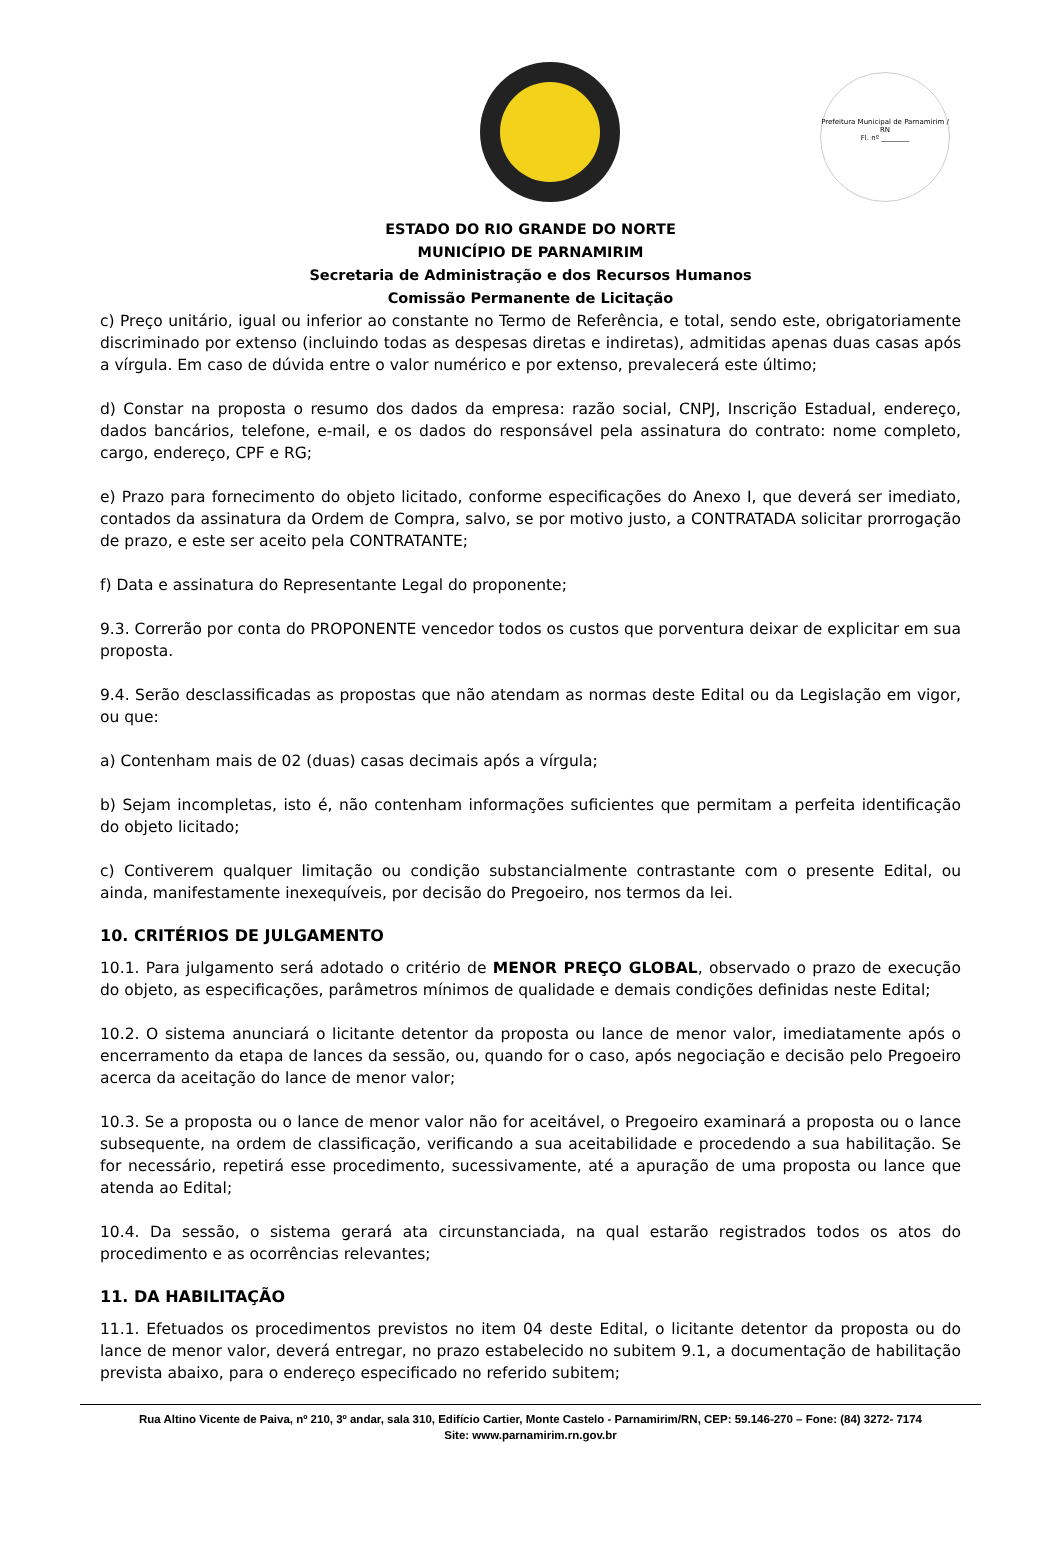Prefeitura Municipal de Parnamirim / RN
Fl. nº ________
ESTADO DO RIO GRANDE DO NORTE
MUNICÍPIO DE PARNAMIRIM
Secretaria de Administração e dos Recursos Humanos
Comissão Permanente de Licitação
c) Preço unitário, igual ou inferior ao constante no Termo de Referência, e total, sendo este, obrigatoriamente discriminado por extenso (incluindo todas as despesas diretas e indiretas), admitidas apenas duas casas após a vírgula. Em caso de dúvida entre o valor numérico e por extenso, prevalecerá este último;
d) Constar na proposta o resumo dos dados da empresa: razão social, CNPJ, Inscrição Estadual, endereço, dados bancários, telefone, e-mail, e os dados do responsável pela assinatura do contrato: nome completo, cargo, endereço, CPF e RG;
e) Prazo para fornecimento do objeto licitado, conforme especificações do Anexo I, que deverá ser imediato, contados da assinatura da Ordem de Compra, salvo, se por motivo justo, a CONTRATADA solicitar prorrogação de prazo, e este ser aceito pela CONTRATANTE;
f) Data e assinatura do Representante Legal do proponente;
9.3. Correrão por conta do PROPONENTE vencedor todos os custos que porventura deixar de explicitar em sua proposta.
9.4. Serão desclassificadas as propostas que não atendam as normas deste Edital ou da Legislação em vigor, ou que:
a) Contenham mais de 02 (duas) casas decimais após a vírgula;
b) Sejam incompletas, isto é, não contenham informações suficientes que permitam a perfeita identificação do objeto licitado;
c) Contiverem qualquer limitação ou condição substancialmente contrastante com o presente Edital, ou ainda, manifestamente inexequíveis, por decisão do Pregoeiro, nos termos da lei.
10. CRITÉRIOS DE JULGAMENTO
10.1. Para julgamento será adotado o critério de MENOR PREÇO GLOBAL, observado o prazo de execução do objeto, as especificações, parâmetros mínimos de qualidade e demais condições definidas neste Edital;
10.2. O sistema anunciará o licitante detentor da proposta ou lance de menor valor, imediatamente após o encerramento da etapa de lances da sessão, ou, quando for o caso, após negociação e decisão pelo Pregoeiro acerca da aceitação do lance de menor valor;
10.3. Se a proposta ou o lance de menor valor não for aceitável, o Pregoeiro examinará a proposta ou o lance subsequente, na ordem de classificação, verificando a sua aceitabilidade e procedendo a sua habilitação. Se for necessário, repetirá esse procedimento, sucessivamente, até a apuração de uma proposta ou lance que atenda ao Edital;
10.4. Da sessão, o sistema gerará ata circunstanciada, na qual estarão registrados todos os atos do procedimento e as ocorrências relevantes;
11. DA HABILITAÇÃO
11.1. Efetuados os procedimentos previstos no item 04 deste Edital, o licitante detentor da proposta ou do lance de menor valor, deverá entregar, no prazo estabelecido no subitem 9.1, a documentação de habilitação prevista abaixo, para o endereço especificado no referido subitem;
Rua Altino Vicente de Paiva, nº 210, 3º andar, sala 310, Edifício Cartier, Monte Castelo - Parnamirim/RN, CEP: 59.146-270 – Fone: (84) 3272- 7174
Site: www.parnamirim.rn.gov.br